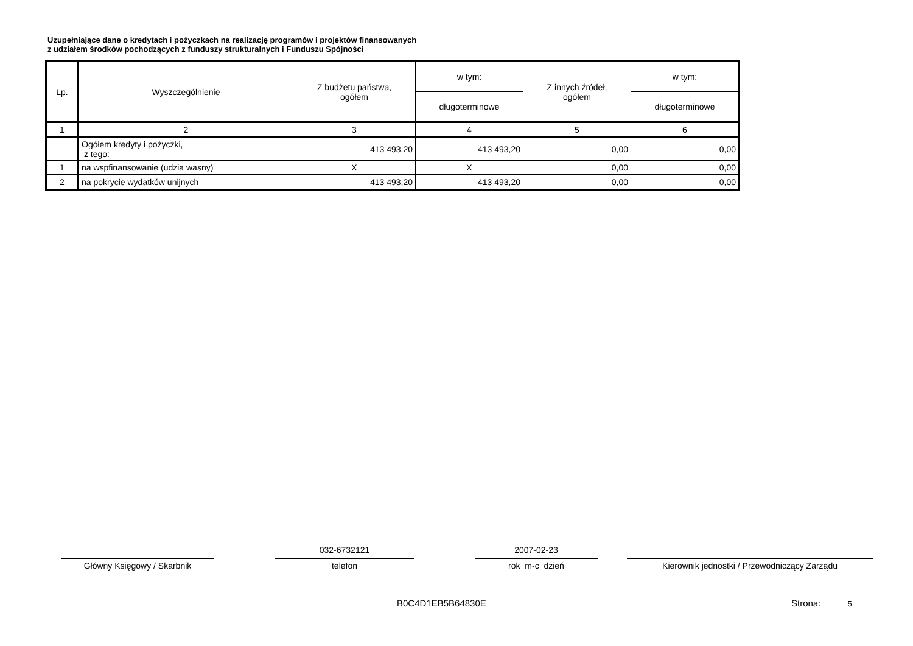Uzupełniające dane o kredytach i pożyczkach na realizację programów i projektów finansowanych
z udziałem środków pochodzących z funduszy strukturalnych i Funduszu Spójności
| Lp. | Wyszczególnienie | Z budżetu państwa, ogółem | w tym: | Z innych źródeł, ogółem | w tym: |
| --- | --- | --- | --- | --- | --- |
| | | | długoterminowe | | długoterminowe |
| 1 | 2 | 3 | 4 | 5 | 6 |
| | Ogółem kredyty i pożyczki, z tego: | 413 493,20 | 413 493,20 | 0,00 | 0,00 |
| 1 | na wspfinansowanie (udzia wasny) | X | X | 0,00 | 0,00 |
| 2 | na pokrycie wydatków unijnych | 413 493,20 | 413 493,20 | 0,00 | 0,00 |
Główny Księgowy / Skarbnik
032-6732121
telefon
2007-02-23
rok m-c dzień
Kierownik jednostki / Przewodniczący Zarządu
B0C4D1EB5B64830E Strona: 5